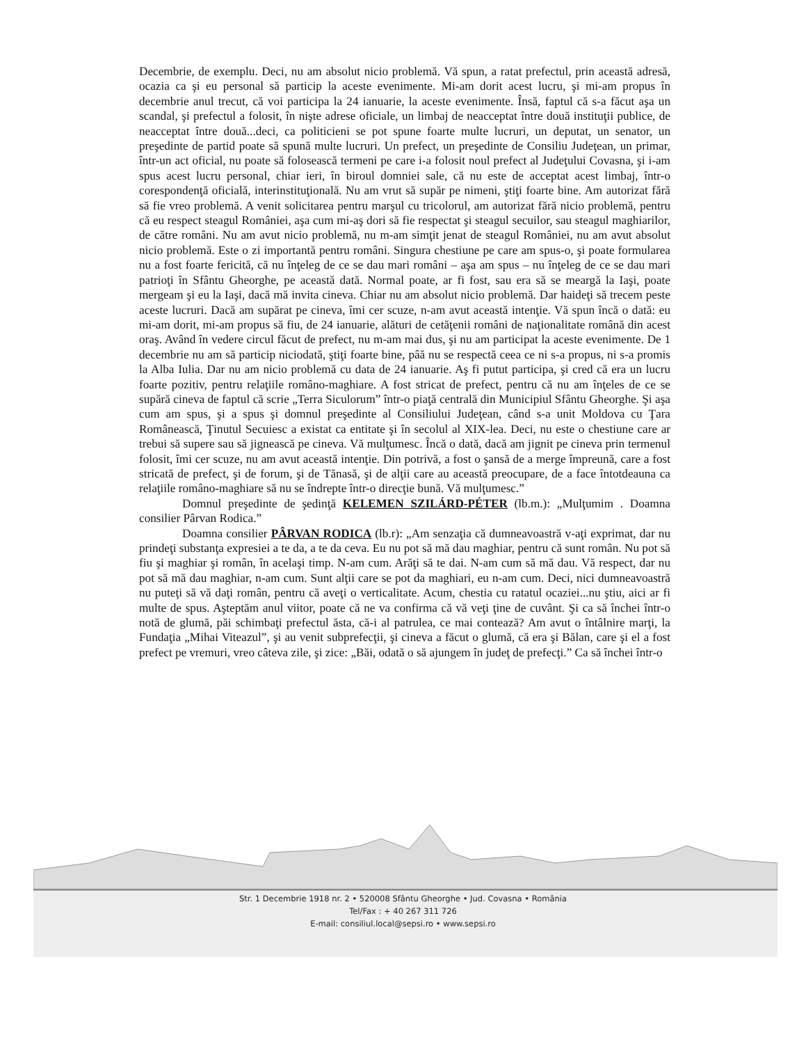Decembrie, de exemplu. Deci, nu am absolut nicio problemă. Vă spun, a ratat prefectul, prin această adresă, ocazia ca şi eu personal să particip la aceste evenimente. Mi-am dorit acest lucru, şi mi-am propus în decembrie anul trecut, că voi participa la 24 ianuarie, la aceste evenimente. Însă, faptul că s-a făcut aşa un scandal, şi prefectul a folosit, în nişte adrese oficiale, un limbaj de neacceptat între două instituţii publice, de neacceptat între două...deci, ca politicieni se pot spune foarte multe lucruri, un deputat, un senator, un preşedinte de partid poate să spună multe lucruri. Un prefect, un preşedinte de Consiliu Judeţean, un primar, într-un act oficial, nu poate să folosească termeni pe care i-a folosit noul prefect al Judeţului Covasna, şi i-am spus acest lucru personal, chiar ieri, în biroul domniei sale, că nu este de acceptat acest limbaj, într-o corespondenţă oficială, interinstituţională. Nu am vrut să supăr pe nimeni, ştiţi foarte bine. Am autorizat fără să fie vreo problemă. A venit solicitarea pentru marşul cu tricolorul, am autorizat fără nicio problemă, pentru că eu respect steagul României, aşa cum mi-aş dori să fie respectat şi steagul secuilor, sau steagul maghiarilor, de către români. Nu am avut nicio problemă, nu m-am simţit jenat de steagul României, nu am avut absolut nicio problemă. Este o zi importantă pentru români. Singura chestiune pe care am spus-o, şi poate formularea nu a fost foarte fericită, că nu înţeleg de ce se dau mari români – aşa am spus – nu înţeleg de ce se dau mari patrioţi în Sfântu Gheorghe, pe această dată. Normal poate, ar fi fost, sau era să se meargă la Iaşi, poate mergeam şi eu la Iaşi, dacă mă invita cineva. Chiar nu am absolut nicio problemă. Dar haideţi să trecem peste aceste lucruri. Dacă am supărat pe cineva, îmi cer scuze, n-am avut această intenţie. Vă spun încă o dată: eu mi-am dorit, mi-am propus să fiu, de 24 ianuarie, alături de cetăţenii români de naţionalitate română din acest oraş. Având în vedere circul făcut de prefect, nu m-am mai dus, şi nu am participat la aceste evenimente. De 1 decembrie nu am să particip niciodată, ştiţi foarte bine, pâă nu se respectă ceea ce ni s-a propus, ni s-a promis la Alba Iulia. Dar nu am nicio problemă cu data de 24 ianuarie. Aş fi putut participa, şi cred că era un lucru foarte pozitiv, pentru relaţiile româno-maghiare. A fost stricat de prefect, pentru că nu am înţeles de ce se supără cineva de faptul că scrie „Terra Siculorum” într-o piaţă centrală din Municipiul Sfântu Gheorghe. Şi aşa cum am spus, şi a spus şi domnul preşedinte al Consiliului Judeţean, când s-a unit Moldova cu Ţara Românească, Ţinutul Secuiesc a existat ca entitate şi în secolul al XIX-lea. Deci, nu este o chestiune care ar trebui să supere sau să jignească pe cineva. Vă mulţumesc. Încă o dată, dacă am jignit pe cineva prin termenul folosit, îmi cer scuze, nu am avut această intenţie. Din potrivă, a fost o şansă de a merge împreună, care a fost stricată de prefect, şi de forum, şi de Tănasă, şi de alţii care au această preocupare, de a face întotdeauna ca relaţiile româno-maghiare să nu se îndrepte într-o direcţie bună. Vă mulţumesc.”
Domnul preşedinte de şedinţă KELEMEN SZILÁRD-PÉTER (lb.m.): „Mulţumim . Doamna consilier Pârvan Rodica.”
Doamna consilier PÂRVAN RODICA (lb.r): „Am senzaţia că dumneavoastră v-aţi exprimat, dar nu prindeţi substanţa expresiei a te da, a te da ceva. Eu nu pot să mă dau maghiar, pentru că sunt român. Nu pot să fiu şi maghiar şi român, în acelaşi timp. N-am cum. Arăţi să te dai. N-am cum să mă dau. Vă respect, dar nu pot să mă dau maghiar, n-am cum. Sunt alţii care se pot da maghiari, eu n-am cum. Deci, nici dumneavoastră nu puteţi să vă daţi român, pentru că aveţi o verticalitate. Acum, chestia cu ratatul ocaziei...nu ştiu, aici ar fi multe de spus. Aşteptăm anul viitor, poate că ne va confirma că vă veţi ţine de cuvânt. Şi ca să închei într-o notă de glumă, păi schimbaţi prefectul ăsta, că-i al patrulea, ce mai contează? Am avut o întâlnire marţi, la Fundaţia „Mihai Viteazul”, şi au venit subprefecţii, şi cineva a făcut o glumă, că era şi Bălan, care şi el a fost prefect pe vremuri, vreo câteva zile, şi zice: „Băi, odată o să ajungem în judeţ de prefecţi.” Ca să închei într-o
Str. 1 Decembrie 1918 nr. 2 • 520008 Sfântu Gheorghe • Jud. Covasna • România
Tel/Fax : + 40 267 311 726
E-mail: consiliul.local@sepsi.ro • www.sepsi.ro